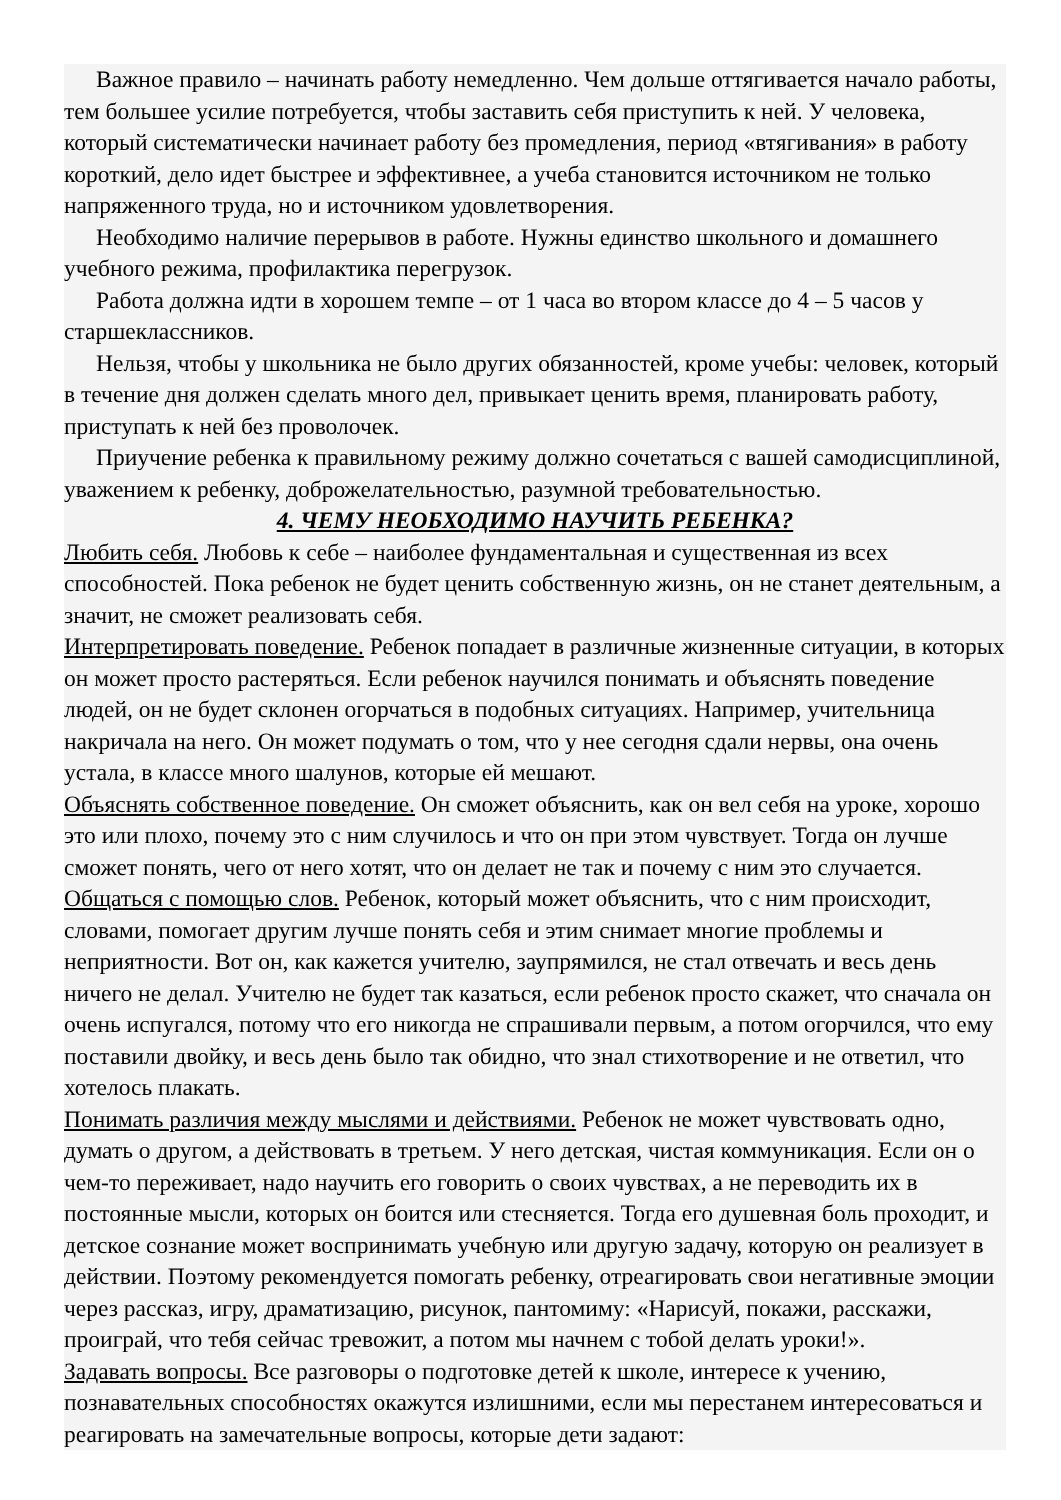Важное правило – начинать работу немедленно. Чем дольше оттягивается начало работы, тем большее усилие потребуется, чтобы заставить себя приступить к ней. У человека, который систематически начинает работу без промедления, период «втягивания» в работу короткий, дело идет быстрее и эффективнее, а учеба становится источником не только напряженного труда, но и источником удовлетворения.
Необходимо наличие перерывов в работе. Нужны единство школьного и домашнего учебного режима, профилактика перегрузок.
Работа должна идти в хорошем темпе – от 1 часа во втором классе до 4 – 5 часов у старшеклассников.
Нельзя, чтобы у школьника не было других обязанностей, кроме учебы: человек, который в течение дня должен сделать много дел, привыкает ценить время, планировать работу, приступать к ней без проволочек.
Приучение ребенка к правильному режиму должно сочетаться с вашей самодисциплиной, уважением к ребенку, доброжелательностью, разумной требовательностью.
4. ЧЕМУ НЕОБХОДИМО НАУЧИТЬ РЕБЕНКА?
Любить себя. Любовь к себе – наиболее фундаментальная и существенная из всех способностей. Пока ребенок не будет ценить собственную жизнь, он не станет деятельным, а значит, не сможет реализовать себя.
Интерпретировать поведение. Ребенок попадает в различные жизненные ситуации, в которых он может просто растеряться. Если ребенок научился понимать и объяснять поведение людей, он не будет склонен огорчаться в подобных ситуациях. Например, учительница накричала на него. Он может подумать о том, что у нее сегодня сдали нервы, она очень устала, в классе много шалунов, которые ей мешают.
Объяснять собственное поведение. Он сможет объяснить, как он вел себя на уроке, хорошо это или плохо, почему это с ним случилось и что он при этом чувствует. Тогда он лучше сможет понять, чего от него хотят, что он делает не так и почему с ним это случается.
Общаться с помощью слов. Ребенок, который может объяснить, что с ним происходит, словами, помогает другим лучше понять себя и этим снимает многие проблемы и неприятности. Вот он, как кажется учителю, заупрямился, не стал отвечать и весь день ничего не делал. Учителю не будет так казаться, если ребенок просто скажет, что сначала он очень испугался, потому что его никогда не спрашивали первым, а потом огорчился, что ему поставили двойку, и весь день было так обидно, что знал стихотворение и не ответил, что хотелось плакать.
Понимать различия между мыслями и действиями. Ребенок не может чувствовать одно, думать о другом, а действовать в третьем. У него детская, чистая коммуникация. Если он о чем-то переживает, надо научить его говорить о своих чувствах, а не переводить их в постоянные мысли, которых он боится или стесняется. Тогда его душевная боль проходит, и детское сознание может воспринимать учебную или другую задачу, которую он реализует в действии. Поэтому рекомендуется помогать ребенку, отреагировать свои негативные эмоции через рассказ, игру, драматизацию, рисунок, пантомиму: «Нарисуй, покажи, расскажи, проиграй, что тебя сейчас тревожит, а потом мы начнем с тобой делать уроки!».
Задавать вопросы. Все разговоры о подготовке детей к школе, интересе к учению, познавательных способностях окажутся излишними, если мы перестанем интересоваться и реагировать на замечательные вопросы, которые дети задают: